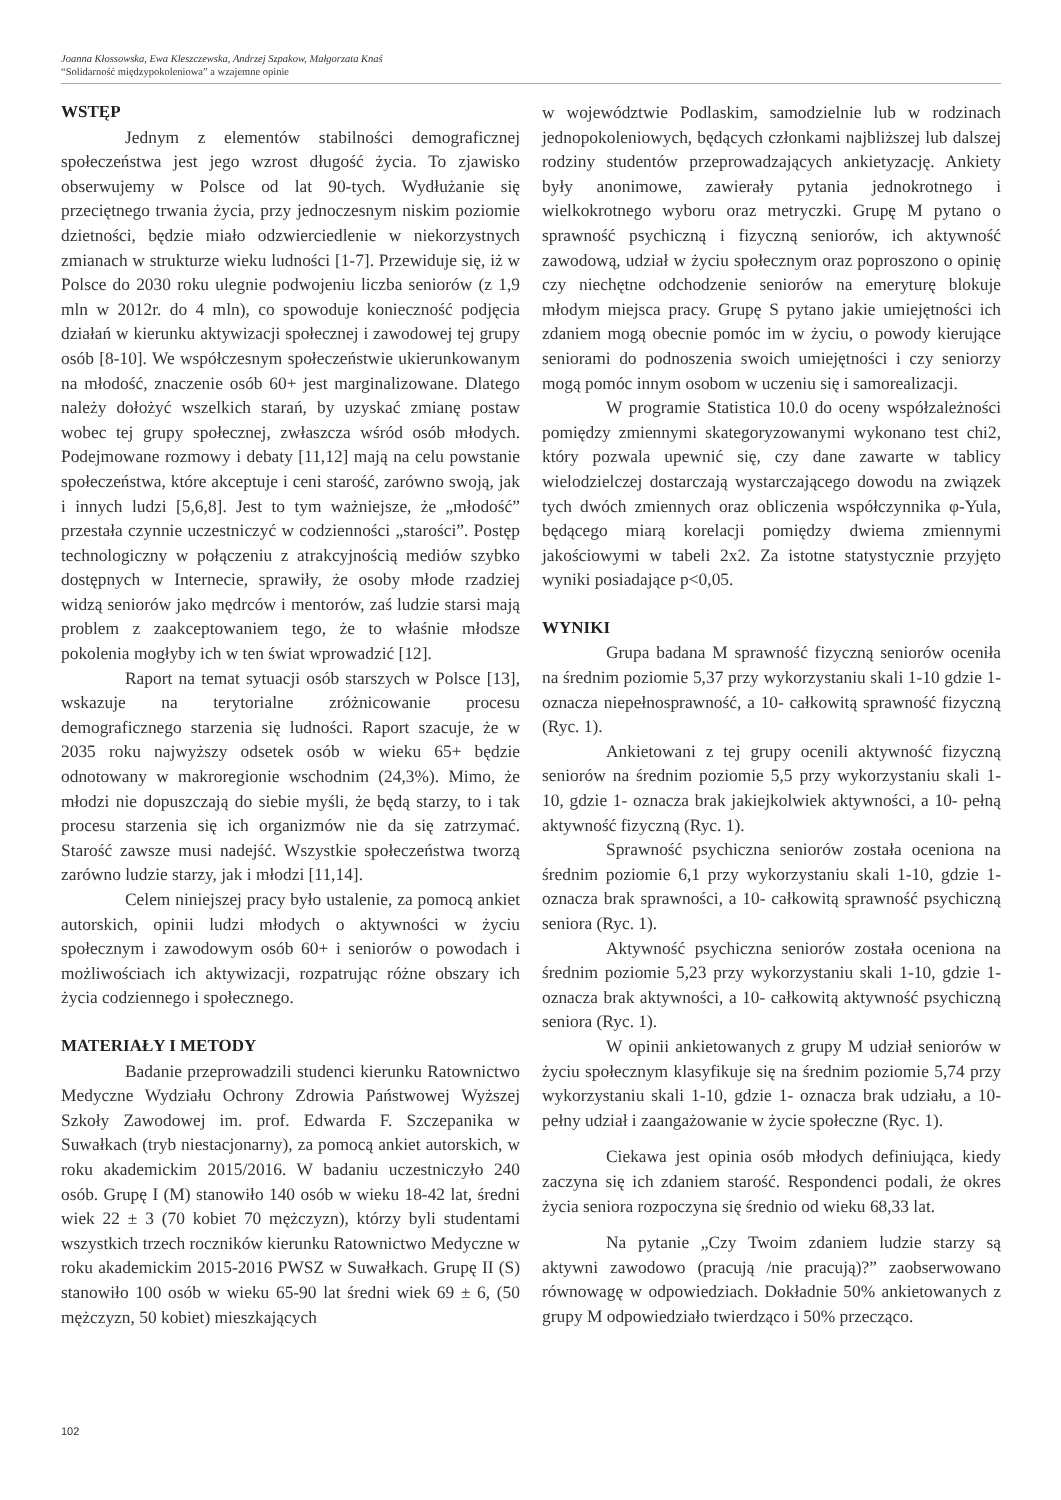Joanna Kłossowska, Ewa Kleszczewska, Andrzej Szpakow, Małgorzata Knaś
“Solidarność międzypokoleniowa” a wzajemne opinie
WSTĘP
Jednym z elementów stabilności demograficznej społeczeństwa jest jego wzrost długość życia. To zjawisko obserwujemy w Polsce od lat 90-tych. Wydłużanie się przeciętnego trwania życia, przy jednoczesnym niskim poziomie dzietności, będzie miało odzwierciedlenie w niekorzystnych zmianach w strukturze wieku ludności [1-7]. Przewiduje się, iż w Polsce do 2030 roku ulegnie podwojeniu liczba seniorów (z 1,9 mln w 2012r. do 4 mln), co spowoduje konieczność podjęcia działań w kierunku aktywizacji społecznej i zawodowej tej grupy osób [8-10]. We współczesnym społeczeństwie ukierunkowanym na młodość, znaczenie osób 60+ jest marginalizowane. Dlatego należy dołożyć wszelkich starań, by uzyskać zmianę postaw wobec tej grupy społecznej, zwłaszcza wśród osób młodych. Podejmowane rozmowy i debaty [11,12] mają na celu powstanie społeczeństwa, które akceptuje i ceni starość, zarówno swoją, jak i innych ludzi [5,6,8]. Jest to tym ważniejsze, że „młodość” przestała czynnie uczestniczyć w codzienności „starości”. Postęp technologiczny w połączeniu z atrakcyjnością mediów szybko dostępnych w Internecie, sprawiły, że osoby młode rzadziej widzą seniorów jako mędrców i mentorów, zaś ludzie starsi mają problem z zaakceptowaniem tego, że to właśnie młodsze pokolenia mogłyby ich w ten świat wprowadzić [12].
Raport na temat sytuacji osób starszych w Polsce [13], wskazuje na terytorialne zróżnicowanie procesu demograficznego starzenia się ludności. Raport szacuje, że w 2035 roku najwyższy odsetek osób w wieku 65+ będzie odnotowany w makroregionie wschodnim (24,3%). Mimo, że młodzi nie dopuszczają do siebie myśli, że będą starzy, to i tak procesu starzenia się ich organizmów nie da się zatrzymać. Starość zawsze musi nadejść. Wszystkie społeczeństwa tworzą zarówno ludzie starzy, jak i młodzi [11,14].
Celem niniejszej pracy było ustalenie, za pomocą ankiet autorskich, opinii ludzi młodych o aktywności w życiu społecznym i zawodowym osób 60+ i seniorów o powodach i możliwościach ich aktywizacji, rozpatrując różne obszary ich życia codziennego i społecznego.
MATERIAŁY I METODY
Badanie przeprowadzili studenci kierunku Ratownictwo Medyczne Wydziału Ochrony Zdrowia Państwowej Wyższej Szkoły Zawodowej im. prof. Edwarda F. Szczepanika w Suwałkach (tryb niestacjonarny), za pomocą ankiet autorskich, w roku akademickim 2015/2016. W badaniu uczestniczyło 240 osób. Grupę I (M) stanowiło 140 osób w wieku 18-42 lat, średni wiek 22 ± 3 (70 kobiet 70 mężczyzn), którzy byli studentami wszystkich trzech roczników kierunku Ratownictwo Medyczne w roku akademickim 2015-2016 PWSZ w Suwałkach. Grupę II (S) stanowiło 100 osób w wieku 65-90 lat średni wiek 69 ± 6, (50 mężczyzn, 50 kobiet) mieszkających
w województwie Podlaskim, samodzielnie lub w rodzinach jednopokoleniowych, będących członkami najbliższej lub dalszej rodziny studentów przeprowadzających ankietyzację. Ankiety były anonimowe, zawierały pytania jednokrotnego i wielkokrotnego wyboru oraz metryczki. Grupę M pytano o sprawność psychiczną i fizyczną seniorów, ich aktywność zawodową, udział w życiu społecznym oraz poproszono o opinię czy niechętne odchodzenie seniorów na emeryturę blokuje młodym miejsca pracy. Grupę S pytano jakie umiejętności ich zdaniem mogą obecnie pomóc im w życiu, o powody kierujące seniorami do podnoszenia swoich umiejętności i czy seniorzy mogą pomóc innym osobom w uczeniu się i samorealizacji.
W programie Statistica 10.0 do oceny współzależności pomiędzy zmiennymi skategoryzowanymi wykonano test chi2, który pozwala upewnić się, czy dane zawarte w tablicy wielodzielczej dostarczają wystarczającego dowodu na związek tych dwóch zmiennych oraz obliczenia współczynnika φ-Yula, będącego miarą korelacji pomiędzy dwiema zmiennymi jakościowymi w tabeli 2x2. Za istotne statystycznie przyjęto wyniki posiadające p<0,05.
WYNIKI
Grupa badana M sprawność fizyczną seniorów oceniła na średnim poziomie 5,37 przy wykorzystaniu skali 1-10 gdzie 1- oznacza niepełnosprawność, a 10- całkowitą sprawność fizyczną (Ryc. 1).
Ankietowani z tej grupy ocenili aktywność fizyczną seniorów na średnim poziomie 5,5 przy wykorzystaniu skali 1-10, gdzie 1- oznacza brak jakiejkolwiek aktywności, a 10- pełną aktywność fizyczną (Ryc. 1).
Sprawność psychiczna seniorów została oceniona na średnim poziomie 6,1 przy wykorzystaniu skali 1-10, gdzie 1- oznacza brak sprawności, a 10- całkowitą sprawność psychiczną seniora (Ryc. 1).
Aktywność psychiczna seniorów została oceniona na średnim poziomie 5,23 przy wykorzystaniu skali 1-10, gdzie 1- oznacza brak aktywności, a 10- całkowitą aktywność psychiczną seniora (Ryc. 1).
W opinii ankietowanych z grupy M udział seniorów w życiu społecznym klasyfikuje się na średnim poziomie 5,74 przy wykorzystaniu skali 1-10, gdzie 1- oznacza brak udziału, a 10- pełny udział i zaangażowanie w życie społeczne (Ryc. 1).
Ciekawa jest opinia osób młodych definiująca, kiedy zaczyna się ich zdaniem starość. Respondenci podali, że okres życia seniora rozpoczyna się średnio od wieku 68,33 lat.
Na pytanie „Czy Twoim zdaniem ludzie starzy są aktywni zawodowo (pracują /nie pracują)?” zaobserwowano równowagę w odpowiedziach. Dokładnie 50% ankietowanych z grupy M odpowiedziało twierdząco i 50% przecząco.
102